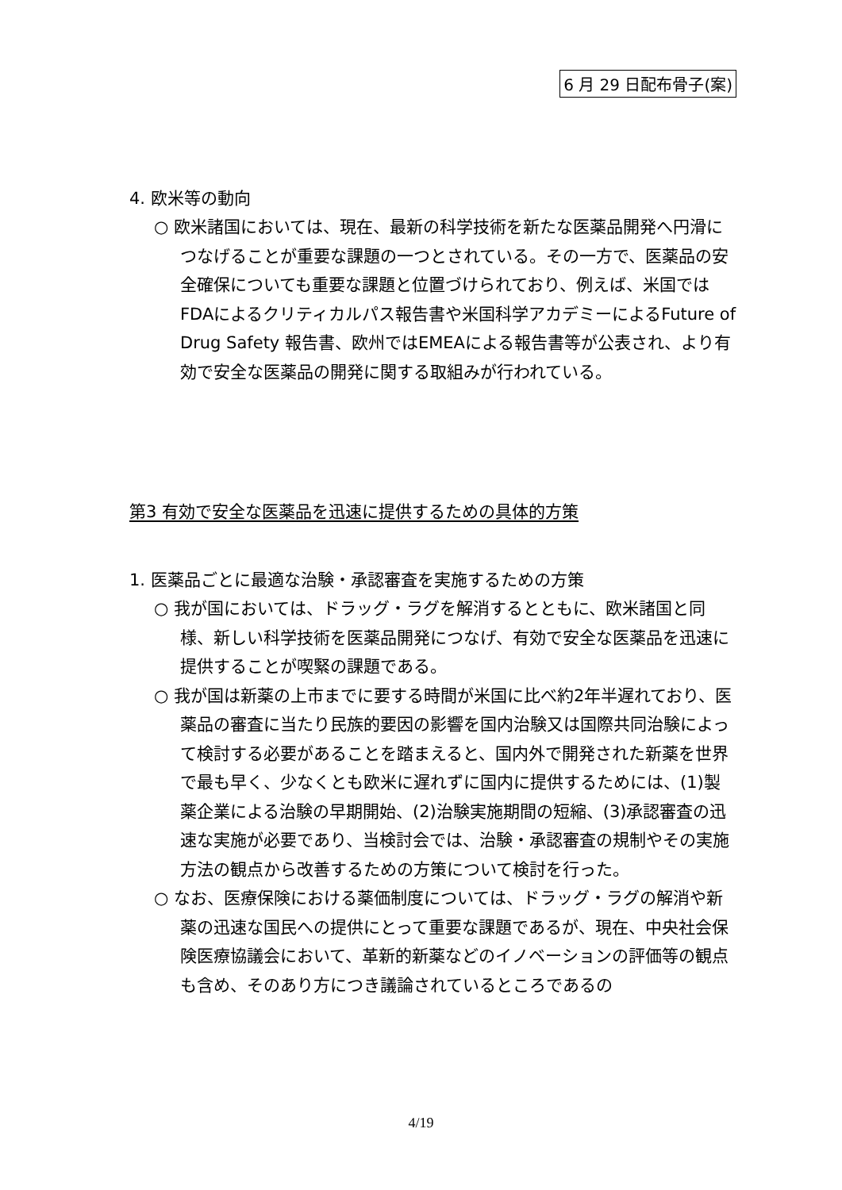6 月 29 日配布骨子(案)
4. 欧米等の動向
○ 欧米諸国においては、現在、最新の科学技術を新たな医薬品開発へ円滑につなげることが重要な課題の一つとされている。その一方で、医薬品の安全確保についても重要な課題と位置づけられており、例えば、米国ではFDAによるクリティカルパス報告書や米国科学アカデミーによるFuture of Drug Safety 報告書、欧州ではEMEAによる報告書等が公表され、より有効で安全な医薬品の開発に関する取組みが行われている。
第3 有効で安全な医薬品を迅速に提供するための具体的方策
1. 医薬品ごとに最適な治験・承認審査を実施するための方策
○ 我が国においては、ドラッグ・ラグを解消するとともに、欧米諸国と同様、新しい科学技術を医薬品開発につなげ、有効で安全な医薬品を迅速に提供することが喫緊の課題である。
○ 我が国は新薬の上市までに要する時間が米国に比べ約2年半遅れており、医薬品の審査に当たり民族的要因の影響を国内治験又は国際共同治験によって検討する必要があることを踏まえると、国内外で開発された新薬を世界で最も早く、少なくとも欧米に遅れずに国内に提供するためには、(1)製薬企業による治験の早期開始、(2)治験実施期間の短縮、(3)承認審査の迅速な実施が必要であり、当検討会では、治験・承認審査の規制やその実施方法の観点から改善するための方策について検討を行った。
○ なお、医療保険における薬価制度については、ドラッグ・ラグの解消や新薬の迅速な国民への提供にとって重要な課題であるが、現在、中央社会保険医療協議会において、革新的新薬などのイノベーションの評価等の観点も含め、そのあり方につき議論されているところであるの
4/19